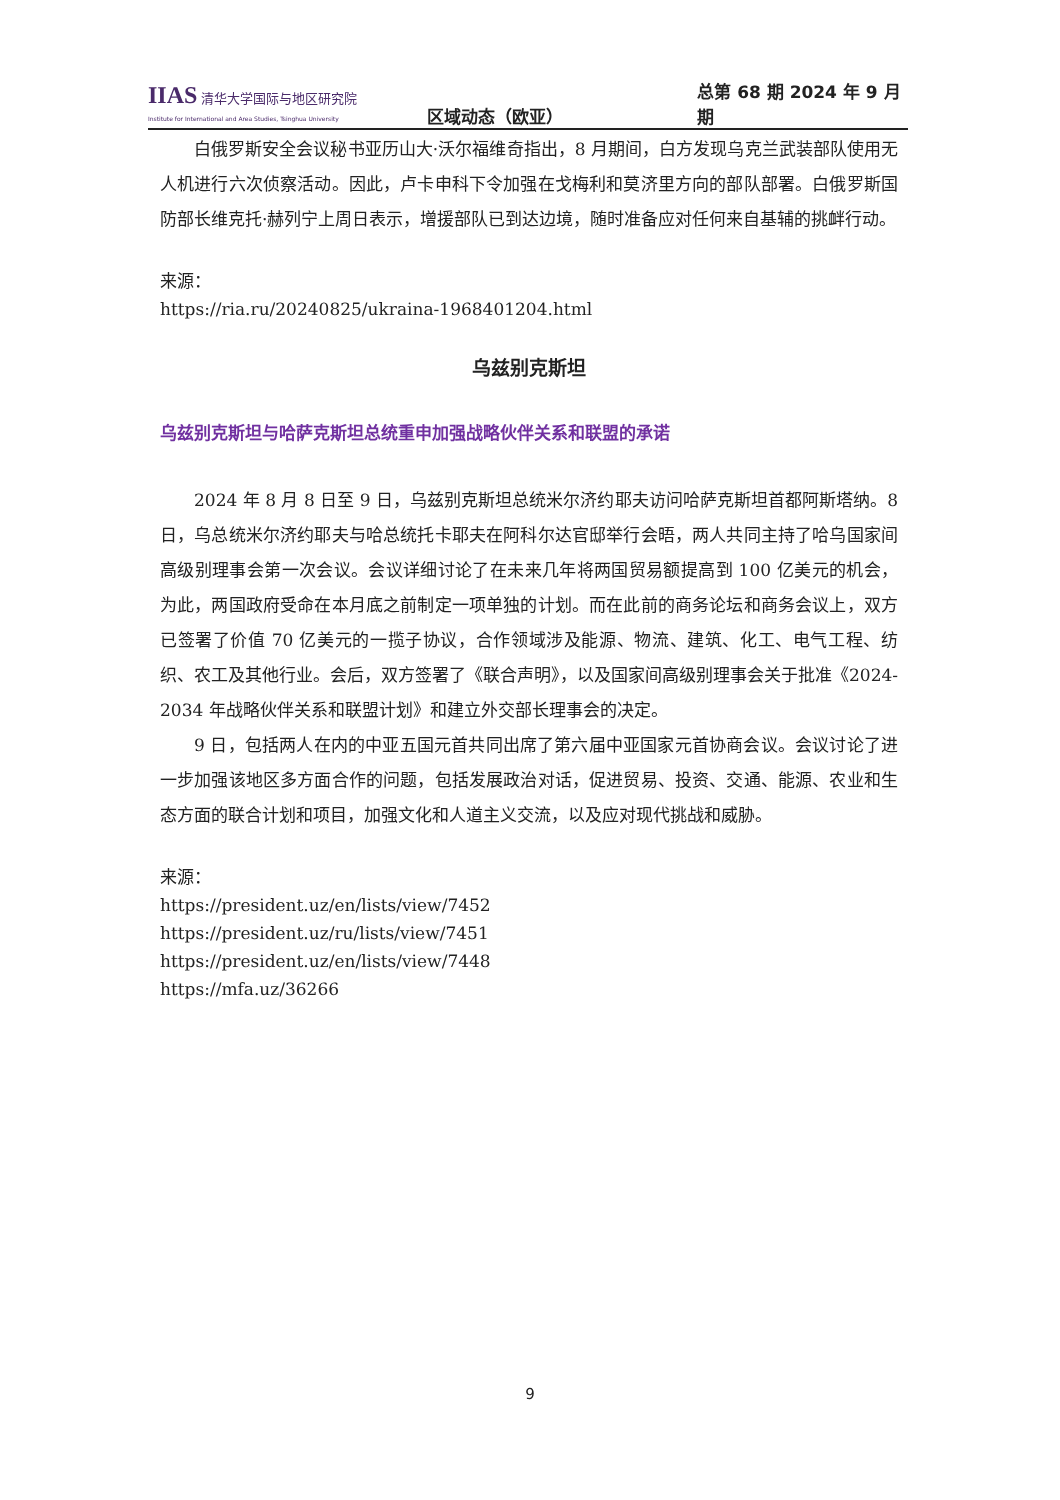IIAS 清华大学国际与地区研究院
Institute for International and Area Studies, Tsinghua University
区域动态（欧亚）
总第 68 期 2024 年 9 月期
白俄罗斯安全会议秘书亚历山大·沃尔福维奇指出，8 月期间，白方发现乌克兰武装部队使用无人机进行六次侦察活动。因此，卢卡申科下令加强在戈梅利和莫济里方向的部队部署。白俄罗斯国防部长维克托·赫列宁上周日表示，增援部队已到达边境，随时准备应对任何来自基辅的挑衅行动。
来源：
https://ria.ru/20240825/ukraina-1968401204.html
乌兹别克斯坦
乌兹别克斯坦与哈萨克斯坦总统重申加强战略伙伴关系和联盟的承诺
2024 年 8 月 8 日至 9 日，乌兹别克斯坦总统米尔济约耶夫访问哈萨克斯坦首都阿斯塔纳。8 日，乌总统米尔济约耶夫与哈总统托卡耶夫在阿科尔达官邸举行会晤，两人共同主持了哈乌国家间高级别理事会第一次会议。会议详细讨论了在未来几年将两国贸易额提高到 100 亿美元的机会，为此，两国政府受命在本月底之前制定一项单独的计划。而在此前的商务论坛和商务会议上，双方已签署了价值 70 亿美元的一揽子协议，合作领域涉及能源、物流、建筑、化工、电气工程、纺织、农工及其他行业。会后，双方签署了《联合声明》，以及国家间高级别理事会关于批准《2024-2034 年战略伙伴关系和联盟计划》和建立外交部长理事会的决定。
9 日，包括两人在内的中亚五国元首共同出席了第六届中亚国家元首协商会议。会议讨论了进一步加强该地区多方面合作的问题，包括发展政治对话，促进贸易、投资、交通、能源、农业和生态方面的联合计划和项目，加强文化和人道主义交流，以及应对现代挑战和威胁。
来源：
https://president.uz/en/lists/view/7452
https://president.uz/ru/lists/view/7451
https://president.uz/en/lists/view/7448
https://mfa.uz/36266
9